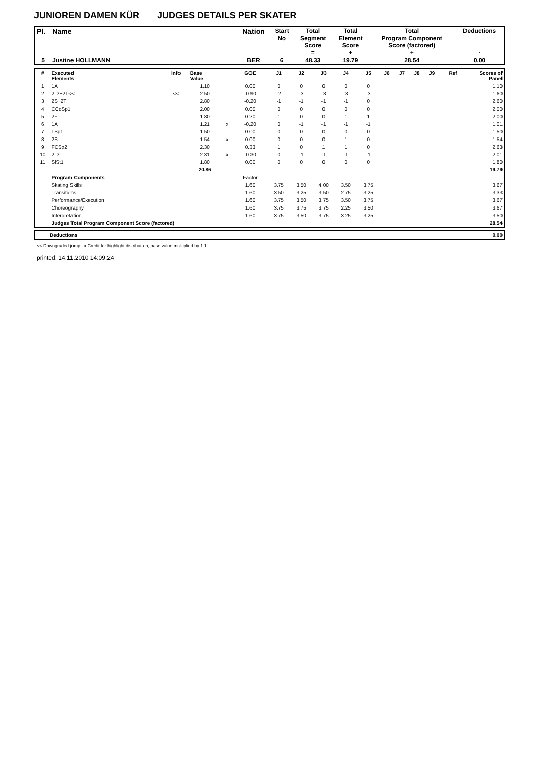JUNIOREN DAMEN KÜR JUDGES DETAILS PER SKATER
| Pl. | Name | Nation | Start No | Total Segment Score = | Total Element Score + | Total Program Component Score (factored) + | Deductions - |
| 5 | Justine HOLLMANN | BER | 6 | 48.33 | 19.79 | 28.54 | 0.00 |
| # | Executed Elements | Info | Base Value | | GOE | J1 | J2 | J3 | J4 | J5 | J6 | J7 | J8 | J9 | Ref | Scores of Panel |
| --- | --- | --- | --- | --- | --- | --- | --- | --- | --- | --- | --- | --- | --- | --- | --- | --- |
| 1 | 1A | | 1.10 | | 0.00 | 0 | 0 | 0 | 0 | 0 | | | | | | 1.10 |
| 2 | 2Lz+2T<< | << | 2.50 | | -0.90 | -2 | -3 | -3 | -3 | -3 | | | | | | 1.60 |
| 3 | 2S+2T | | 2.80 | | -0.20 | -1 | -1 | -1 | -1 | 0 | | | | | | 2.60 |
| 4 | CCoSp1 | | 2.00 | | 0.00 | 0 | 0 | 0 | 0 | 0 | | | | | | 2.00 |
| 5 | 2F | | 1.80 | | 0.20 | 1 | 0 | 0 | 1 | 1 | | | | | | 2.00 |
| 6 | 1A | | 1.21 | x | -0.20 | 0 | -1 | -1 | -1 | -1 | | | | | | 1.01 |
| 7 | LSp1 | | 1.50 | | 0.00 | 0 | 0 | 0 | 0 | 0 | | | | | | 1.50 |
| 8 | 2S | | 1.54 | x | 0.00 | 0 | 0 | 0 | 1 | 0 | | | | | | 1.54 |
| 9 | FCSp2 | | 2.30 | | 0.33 | 1 | 0 | 1 | 1 | 0 | | | | | | 2.63 |
| 10 | 2Lz | | 2.31 | x | -0.30 | 0 | -1 | -1 | -1 | -1 | | | | | | 2.01 |
| 11 | SlSt1 | | 1.80 | | 0.00 | 0 | 0 | 0 | 0 | 0 | | | | | | 1.80 |
| | | | 20.86 | | | | | | | | | | | | | 19.79 |
| | Program Components | | | | Factor | | | | | | | | | | | |
| | Skating Skills | | | | 1.60 | 3.75 | 3.50 | 4.00 | 3.50 | 3.75 | | | | | | 3.67 |
| | Transitions | | | | 1.60 | 3.50 | 3.25 | 3.50 | 2.75 | 3.25 | | | | | | 3.33 |
| | Performance/Execution | | | | 1.60 | 3.75 | 3.50 | 3.75 | 3.50 | 3.75 | | | | | | 3.67 |
| | Choreography | | | | 1.60 | 3.75 | 3.75 | 3.75 | 2.25 | 3.50 | | | | | | 3.67 |
| | Interpretation | | | | 1.60 | 3.75 | 3.50 | 3.75 | 3.25 | 3.25 | | | | | | 3.50 |
| | Judges Total Program Component Score (factored) | | | | | | | | | | | | | | | 28.54 |
| | Deductions | 0.00 |
<< Downgraded jump x Credit for highlight distribution, base value multiplied by 1.1
printed: 14.11.2010 14:09:24